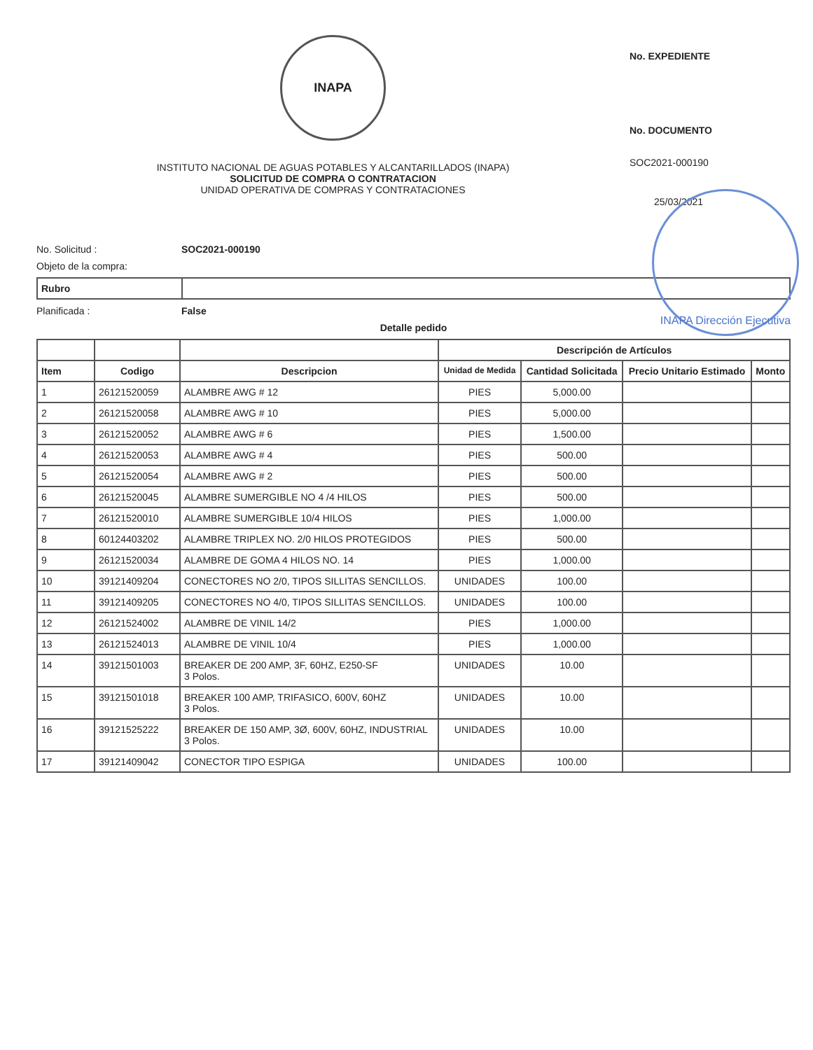INAPA
INSTITUTO NACIONAL DE AGUAS POTABLES Y ALCANTARILLADOS (INAPA)
SOLICITUD DE COMPRA O CONTRATACION
UNIDAD OPERATIVA DE COMPRAS Y CONTRATACIONES
No. EXPEDIENTE
No. DOCUMENTO
SOC2021-000190
25/03/2021
INAPA Dirección Ejecutiva
No. Solicitud : SOC2021-000190
Objeto de la compra:
| Rubro | |
Planificada : False
Detalle pedido
| | | | Descripción de Artículos | | | |
| --- | --- | --- | --- | --- | --- | --- |
| Item | Codigo | Descripcion | Unidad de Medida | Cantidad Solicitada | Precio Unitario Estimado | Monto |
| 1 | 26121520059 | ALAMBRE AWG # 12 | PIES | 5,000.00 | | |
| 2 | 26121520058 | ALAMBRE AWG # 10 | PIES | 5,000.00 | | |
| 3 | 26121520052 | ALAMBRE AWG # 6 | PIES | 1,500.00 | | |
| 4 | 26121520053 | ALAMBRE AWG # 4 | PIES | 500.00 | | |
| 5 | 26121520054 | ALAMBRE AWG # 2 | PIES | 500.00 | | |
| 6 | 26121520045 | ALAMBRE SUMERGIBLE NO 4 /4 HILOS | PIES | 500.00 | | |
| 7 | 26121520010 | ALAMBRE SUMERGIBLE 10/4 HILOS | PIES | 1,000.00 | | |
| 8 | 60124403202 | ALAMBRE TRIPLEX NO. 2/0 HILOS PROTEGIDOS | PIES | 500.00 | | |
| 9 | 26121520034 | ALAMBRE DE GOMA 4 HILOS NO. 14 | PIES | 1,000.00 | | |
| 10 | 39121409204 | CONECTORES NO 2/0, TIPOS SILLITAS SENCILLOS. | UNIDADES | 100.00 | | |
| 11 | 39121409205 | CONECTORES NO 4/0, TIPOS SILLITAS SENCILLOS. | UNIDADES | 100.00 | | |
| 12 | 26121524002 | ALAMBRE DE VINIL 14/2 | PIES | 1,000.00 | | |
| 13 | 26121524013 | ALAMBRE DE VINIL 10/4 | PIES | 1,000.00 | | |
| 14 | 39121501003 | BREAKER DE 200 AMP, 3F, 60HZ, E250-SF 3 Polos. | UNIDADES | 10.00 | | |
| 15 | 39121501018 | BREAKER 100 AMP, TRIFASICO, 600V, 60HZ 3 Polos. | UNIDADES | 10.00 | | |
| 16 | 39121525222 | BREAKER DE 150 AMP, 3Ø, 600V, 60HZ, INDUSTRIAL 3 Polos. | UNIDADES | 10.00 | | |
| 17 | 39121409042 | CONECTOR TIPO ESPIGA | UNIDADES | 100.00 | | |